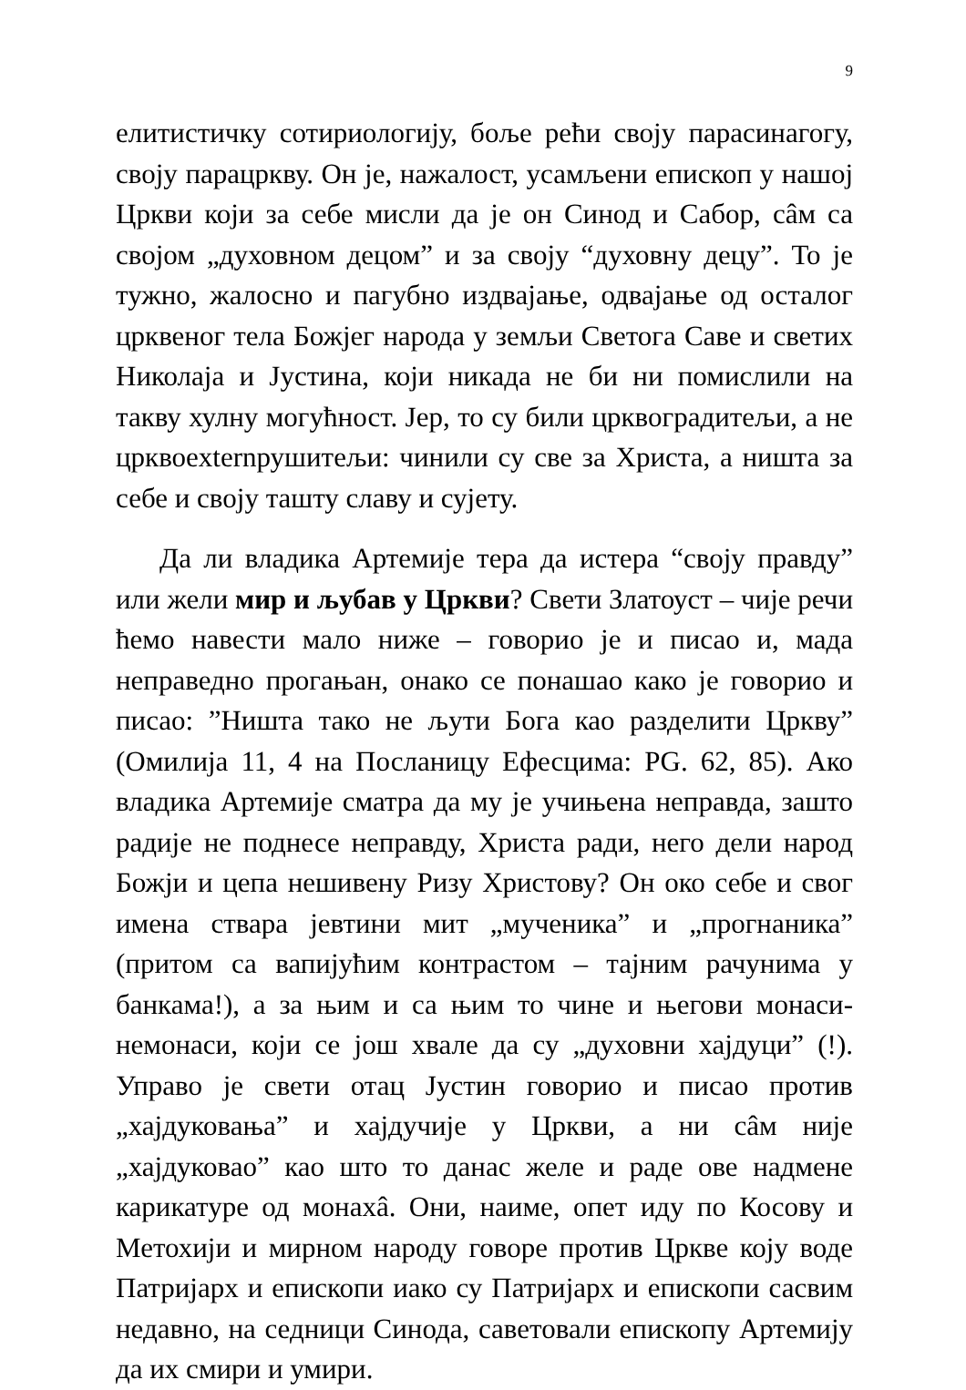9
елитистичку сотириологију, боље рећи своју парасинагогу, своју парацркву. Он је, нажалост, усамљени епископ у нашој Цркви који за себе мисли да је он Синод и Сабор, сâм са својом „духовном децом” и за своју “духовну децу”. То је тужно, жалосно и пагубно издвајање, одвајање од осталог црквеног тела Божјег народа у земљи Светога Саве и светих Николаја и Јустина, који никада не би ни помислили на такву хулну могућност. Јер, то су били црквоградитељи, а не црквоexternрушитељи: чинили су све за Христа, а ништа за себе и своју ташту славу и сујету.
Да ли владика Артемије тера да истера “своју правду” или жели мир и љубав у Цркви? Свети Златоуст – чије речи ћемо навести мало ниже – говорио је и писао и, мада неправедно прогањан, онако се понашао како је говорио и писао: ”Ништа тако не љути Бога као разделити Цркву” (Омилија 11, 4 на Посланицу Ефесцима: PG. 62, 85). Ако владика Артемије сматра да му је учињена неправда, зашто радије не поднесе неправду, Христа ради, него дели народ Божји и цепа нешивену Ризу Христову? Он око себе и свог имена ствара јевтини мит „мученика” и „прогнаника” (притом са вапијућим контрастом – тајним рачунима у банкама!), а за њим и са њим то чине и његови монаси-немонаси, који се још хвале да су „духовни хајдуци” (!). Управо је свети отац Јустин говорио и писао против „хајдуковања” и хајдучије у Цркви, а ни сâм није „хајдуковао” као што то данас желе и раде ове надмене карикатуре од монахâ. Они, наиме, опет иду по Косову и Метохији и мирном народу говоре против Цркве коју воде Патријарх и епископи иако су Патријарх и епископи сасвим недавно, на седници Синода, саветовали епископу Артемију да их смири и умири.